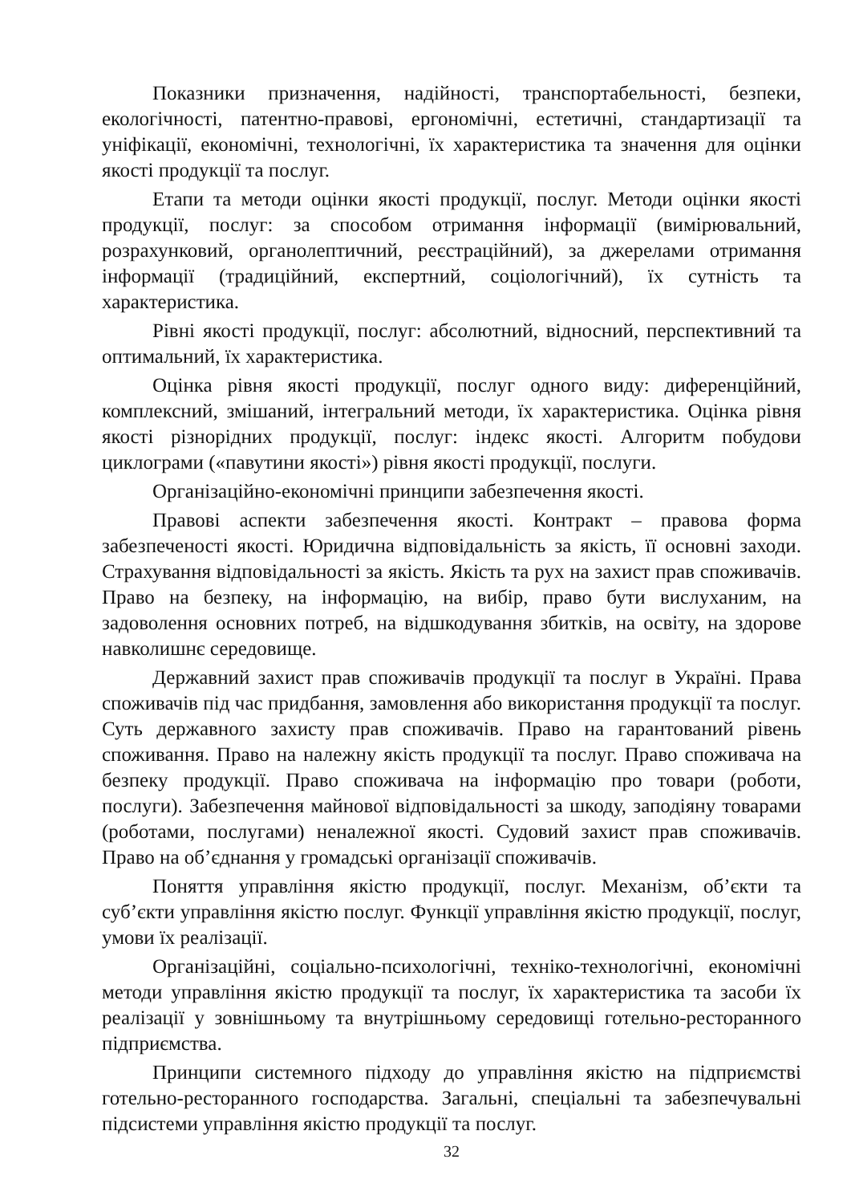Показники призначення, надійності, транспортабельності, безпеки, екологічності, патентно-правові, ергономічні, естетичні, стандартизації та уніфікації, економічні, технологічні, їх характеристика та значення для оцінки якості продукції та послуг.
Етапи та методи оцінки якості продукції, послуг. Методи оцінки якості продукції, послуг: за способом отримання інформації (вимірювальний, розрахунковий, органолептичний, реєстраційний), за джерелами отримання інформації (традиційний, експертний, соціологічний), їх сутність та характеристика.
Рівні якості продукції, послуг: абсолютний, відносний, перспективний та оптимальний, їх характеристика.
Оцінка рівня якості продукції, послуг одного виду: диференційний, комплексний, змішаний, інтегральний методи, їх характеристика. Оцінка рівня якості різнорідних продукції, послуг: індекс якості. Алгоритм побудови циклограми («павутини якості») рівня якості продукції, послуги.
Організаційно-економічні принципи забезпечення якості.
Правові аспекти забезпечення якості. Контракт – правова форма забезпеченості якості. Юридична відповідальність за якість, її основні заходи. Страхування відповідальності за якість. Якість та рух на захист прав споживачів. Право на безпеку, на інформацію, на вибір, право бути вислуханим, на задоволення основних потреб, на відшкодування збитків, на освіту, на здорове навколишнє середовище.
Державний захист прав споживачів продукції та послуг в Україні. Права споживачів під час придбання, замовлення або використання продукції та послуг. Суть державного захисту прав споживачів. Право на гарантований рівень споживання. Право на належну якість продукції та послуг. Право споживача на безпеку продукції. Право споживача на інформацію про товари (роботи, послуги). Забезпечення майнової відповідальності за шкоду, заподіяну товарами (роботами, послугами) неналежної якості. Судовий захист прав споживачів. Право на об’єднання у громадські організації споживачів.
Поняття управління якістю продукції, послуг. Механізм, об’єкти та суб’єкти управління якістю послуг. Функції управління якістю продукції, послуг, умови їх реалізації.
Організаційні, соціально-психологічні, техніко-технологічні, економічні методи управління якістю продукції та послуг, їх характеристика та засоби їх реалізації у зовнішньому та внутрішньому середовищі готельно-ресторанного підприємства.
Принципи системного підходу до управління якістю на підприємстві готельно-ресторанного господарства. Загальні, спеціальні та забезпечувальні підсистеми управління якістю продукції та послуг.
32